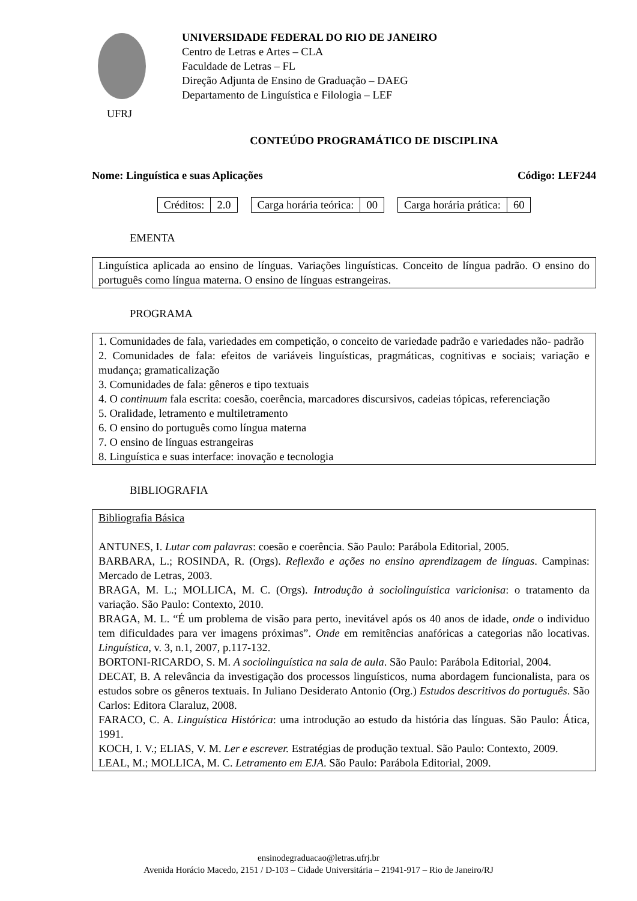UFRJ
UNIVERSIDADE FEDERAL DO RIO DE JANEIRO
Centro de Letras e Artes – CLA
Faculdade de Letras – FL
Direção Adjunta de Ensino de Graduação – DAEG
Departamento de Linguística e Filologia – LEF
CONTEÚDO PROGRAMÁTICO DE DISCIPLINA
Nome: Linguística e suas Aplicações Código: LEF244
| Créditos: | 2.0 |
| Carga horária teórica: | 00 |
| Carga horária prática: | 60 |
EMENTA
Linguística aplicada ao ensino de línguas. Variações linguísticas. Conceito de língua padrão. O ensino do português como língua materna. O ensino de línguas estrangeiras.
PROGRAMA
1. Comunidades de fala, variedades em competição, o conceito de variedade padrão e variedades não- padrão
2. Comunidades de fala: efeitos de variáveis linguísticas, pragmáticas, cognitivas e sociais; variação e mudança; gramaticalização
3. Comunidades de fala: gêneros e tipo textuais
4. O continuum fala escrita: coesão, coerência, marcadores discursivos, cadeias tópicas, referenciação
5. Oralidade, letramento e multiletramento
6. O ensino do português como língua materna
7. O ensino de línguas estrangeiras
8. Linguística e suas interface: inovação e tecnologia
BIBLIOGRAFIA
Bibliografia Básica
ANTUNES, I. Lutar com palavras: coesão e coerência. São Paulo: Parábola Editorial, 2005.
BARBARA, L.; ROSINDA, R. (Orgs). Reflexão e ações no ensino aprendizagem de línguas. Campinas: Mercado de Letras, 2003.
BRAGA, M. L.; MOLLICA, M. C. (Orgs). Introdução à sociolinguística varicionisa: o tratamento da variação. São Paulo: Contexto, 2010.
BRAGA, M. L. “É um problema de visão para perto, inevitável após os 40 anos de idade, onde o individuo tem dificuldades para ver imagens próximas”. Onde em remitências anafóricas a categorias não locativas. Linguística, v. 3, n.1, 2007, p.117-132.
BORTONI-RICARDO, S. M. A sociolinguística na sala de aula. São Paulo: Parábola Editorial, 2004.
DECAT, B. A relevância da investigação dos processos linguísticos, numa abordagem funcionalista, para os estudos sobre os gêneros textuais. In Juliano Desiderato Antonio (Org.) Estudos descritivos do português. São Carlos: Editora Claraluz, 2008.
FARACO, C. A. Linguística Histórica: uma introdução ao estudo da história das línguas. São Paulo: Ática, 1991.
KOCH, I. V.; ELIAS, V. M. Ler e escrever. Estratégias de produção textual. São Paulo: Contexto, 2009.
LEAL, M.; MOLLICA, M. C. Letramento em EJA. São Paulo: Parábola Editorial, 2009.
ensinodegraduacao@letras.ufrj.br
Avenida Horácio Macedo, 2151 / D-103 – Cidade Universitária – 21941-917 – Rio de Janeiro/RJ